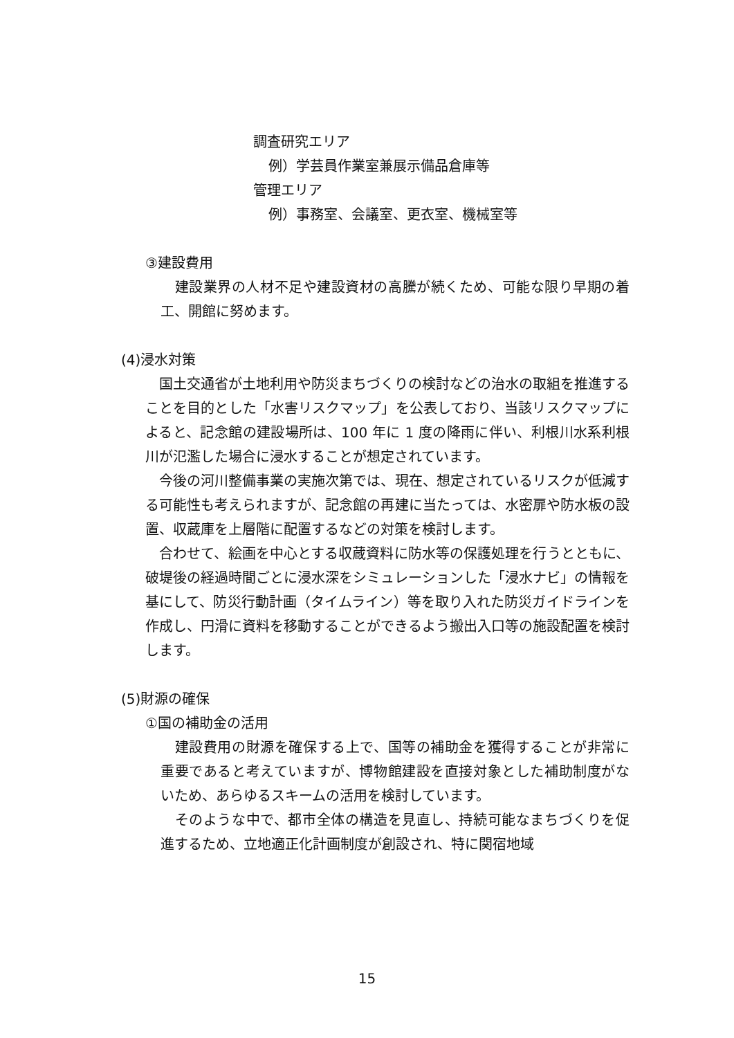調査研究エリア
例）学芸員作業室兼展示備品倉庫等
管理エリア
例）事務室、会議室、更衣室、機械室等
③建設費用
　建設業界の人材不足や建設資材の高騰が続くため、可能な限り早期の着工、開館に努めます。
(4)浸水対策
　国土交通省が土地利用や防災まちづくりの検討などの治水の取組を推進することを目的とした「水害リスクマップ」を公表しており、当該リスクマップによると、記念館の建設場所は、100 年に 1 度の降雨に伴い、利根川水系利根川が氾濫した場合に浸水することが想定されています。
　今後の河川整備事業の実施次第では、現在、想定されているリスクが低減する可能性も考えられますが、記念館の再建に当たっては、水密扉や防水板の設置、収蔵庫を上層階に配置するなどの対策を検討します。
　合わせて、絵画を中心とする収蔵資料に防水等の保護処理を行うとともに、破堤後の経過時間ごとに浸水深をシミュレーションした「浸水ナビ」の情報を基にして、防災行動計画（タイムライン）等を取り入れた防災ガイドラインを作成し、円滑に資料を移動することができるよう搬出入口等の施設配置を検討します。
(5)財源の確保
①国の補助金の活用
　建設費用の財源を確保する上で、国等の補助金を獲得することが非常に重要であると考えていますが、博物館建設を直接対象とした補助制度がないため、あらゆるスキームの活用を検討しています。
　そのような中で、都市全体の構造を見直し、持続可能なまちづくりを促進するため、立地適正化計画制度が創設され、特に関宿地域
15